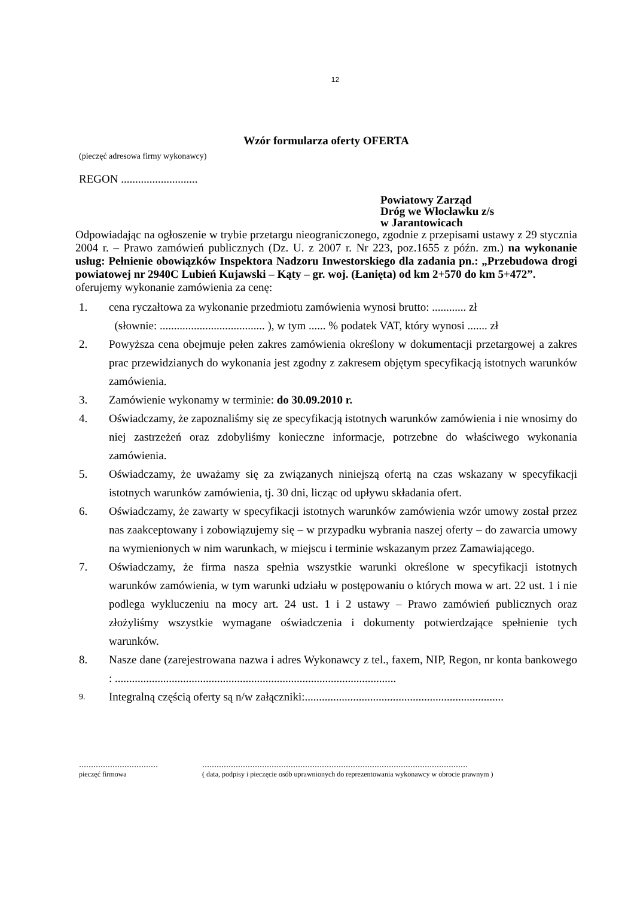12
Wzór formularza oferty OFERTA
(pieczęć adresowa firmy wykonawcy)
REGON ...........................
Powiatowy Zarząd
Dróg we Włocławku z/s
w Jarantowicach
Odpowiadając na ogłoszenie w trybie przetargu nieograniczonego, zgodnie z przepisami ustawy z 29 stycznia 2004 r. – Prawo zamówień publicznych (Dz. U. z 2007 r. Nr 223, poz.1655 z późn. zm.) na wykonanie usług: Pełnienie obowiązków Inspektora Nadzoru Inwestorskiego dla zadania pn.: „Przebudowa drogi powiatowej nr 2940C Lubień Kujawski – Kąty – gr. woj. (Łanięta) od km 2+570 do km 5+472”.
oferujemy wykonanie zamówienia za cenę:
1. cena ryczałtowa za wykonanie przedmiotu zamówienia wynosi brutto: ............ zł
(słownie: ..................................... ), w tym ...... % podatek VAT, który wynosi ....... zł
2. Powyższa cena obejmuje pełen zakres zamówienia określony w dokumentacji przetargowej a zakres prac przewidzianych do wykonania jest zgodny z zakresem objętym specyfikacją istotnych warunków zamówienia.
3. Zamówienie wykonamy w terminie: do 30.09.2010 r.
4. Oświadczamy, że zapoznaliśmy się ze specyfikacją istotnych warunków zamówienia i nie wnosimy do niej zastrzeżeń oraz zdobyliśmy konieczne informacje, potrzebne do właściwego wykonania zamówienia.
5. Oświadczamy, że uważamy się za związanych niniejszą ofertą na czas wskazany w specyfikacji istotnych warunków zamówienia, tj. 30 dni, licząc od upływu składania ofert.
6. Oświadczamy, że zawarty w specyfikacji istotnych warunków zamówienia wzór umowy został przez nas zaakceptowany i zobowiązujemy się – w przypadku wybrania naszej oferty – do zawarcia umowy na wymienionych w nim warunkach, w miejscu i terminie wskazanym przez Zamawiającego.
7. Oświadczamy, że firma nasza spełnia wszystkie warunki określone w specyfikacji istotnych warunków zamówienia, w tym warunki udziału w postępowaniu o których mowa w art. 22 ust. 1 i nie podlega wykluczeniu na mocy art. 24 ust. 1 i 2 ustawy – Prawo zamówień publicznych oraz złożyliśmy wszystkie wymagane oświadczenia i dokumenty potwierdzające spełnienie tych warunków.
8. Nasze dane (zarejestrowana nazwa i adres Wykonawcy z tel., faxem, NIP, Regon, nr konta bankowego : ...................................................................................................
9. Integralną częścią oferty są n/w załączniki:......................................................................
……………………………
pieczęć firmowa
…………………………………………………………………………………………………
( data, podpisy i pieczęcie osób uprawnionych do reprezentowania wykonawcy w obrocie prawnym )